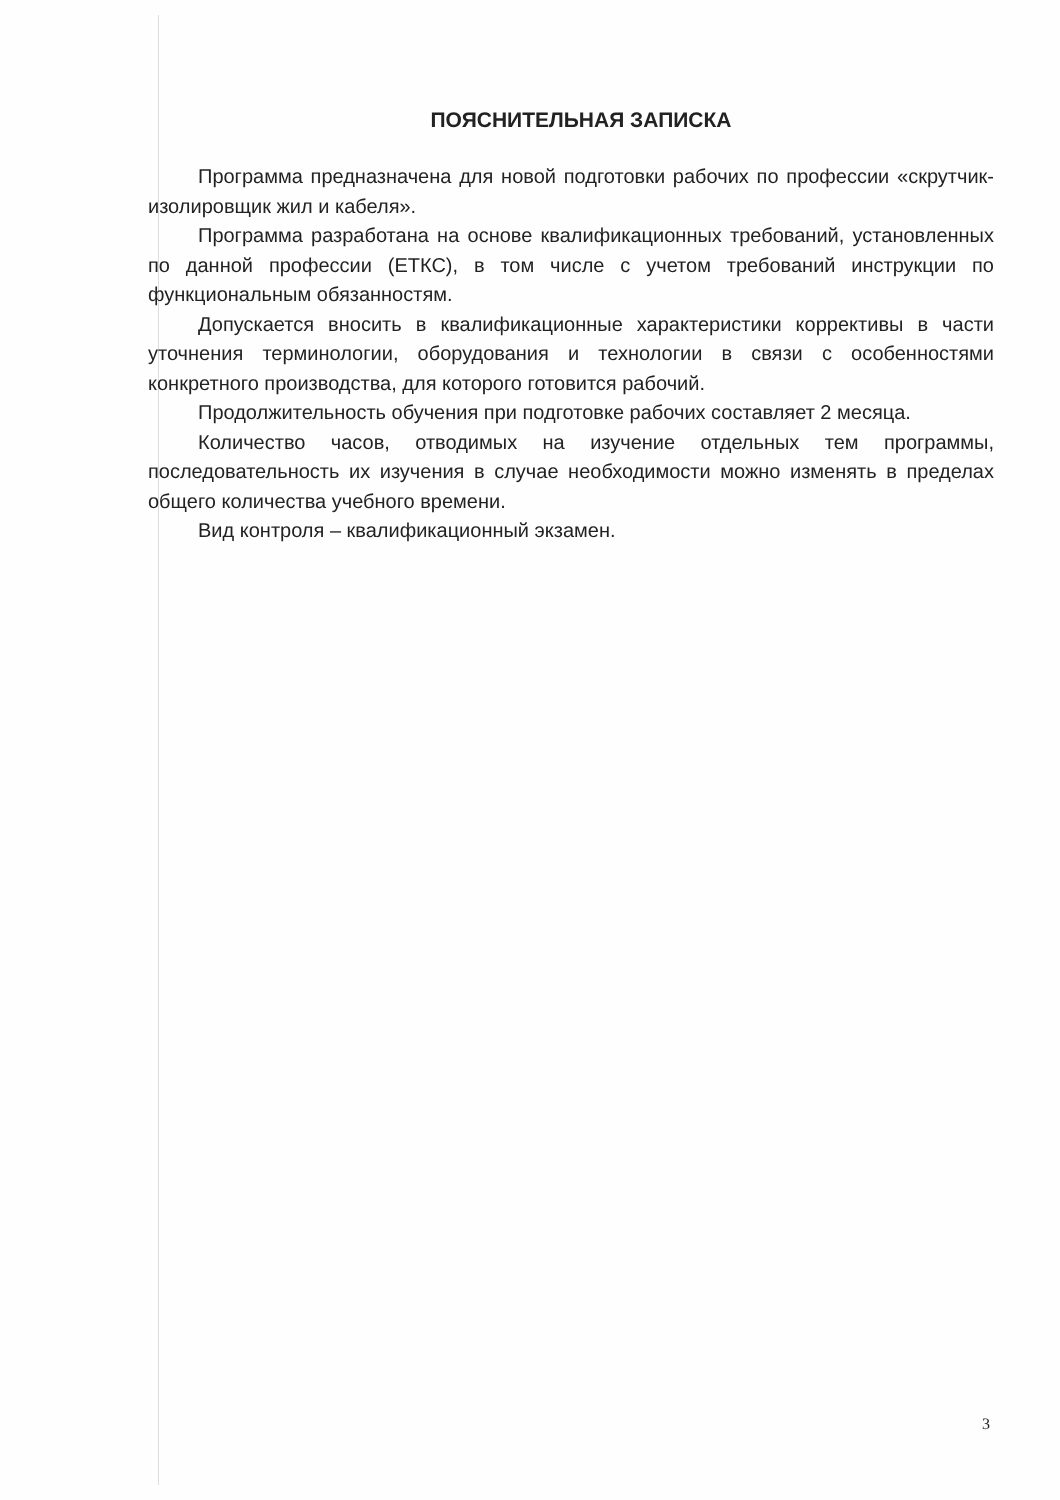ПОЯСНИТЕЛЬНАЯ ЗАПИСКА
Программа предназначена для новой подготовки рабочих по профессии «скрутчик-изолировщик жил и кабеля».
Программа разработана на основе квалификационных требований, установленных по данной профессии (ЕТКС), в том числе с учетом требований инструкции по функциональным обязанностям.
Допускается вносить в квалификационные характеристики коррективы в части уточнения терминологии, оборудования и технологии в связи с особенностями конкретного производства, для которого готовится рабочий.
Продолжительность обучения при подготовке рабочих составляет 2 месяца.
Количество часов, отводимых на изучение отдельных тем программы, последовательность их изучения в случае необходимости можно изменять в пределах общего количества учебного времени.
Вид контроля – квалификационный экзамен.
3